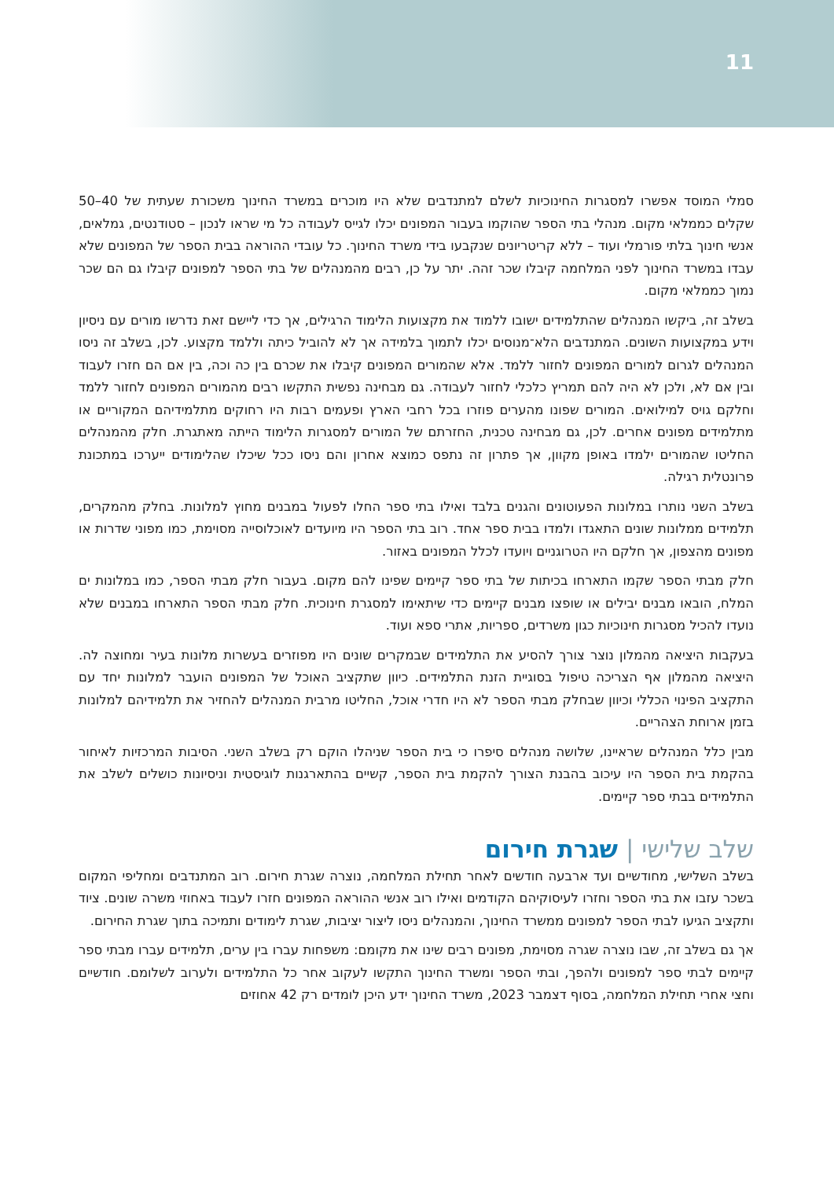11
סמלי המוסד אפשרו למסגרות החינוכיות לשלם למתנדבים שלא היו מוכרים במשרד החינוך משכורת שעתית של 40–50 שקלים כממלאי מקום. מנהלי בתי הספר שהוקמו בעבור המפונים יכלו לגייס לעבודה כל מי שראו לנכון – סטודנטים, גמלאים, אנשי חינוך בלתי פורמלי ועוד – ללא קריטריונים שנקבעו בידי משרד החינוך. כל עובדי ההוראה בבית הספר של המפונים שלא עבדו במשרד החינוך לפני המלחמה קיבלו שכר זהה. יתר על כן, רבים מהמנהלים של בתי הספר למפונים קיבלו גם הם שכר נמוך כממלאי מקום.
בשלב זה, ביקשו המנהלים שהתלמידים ישובו ללמוד את מקצועות הלימוד הרגילים, אך כדי ליישם זאת נדרשו מורים עם ניסיון וידע במקצועות השונים. המתנדבים הלא־מנוסים יכלו לתמוך בלמידה אך לא להוביל כיתה וללמד מקצוע. לכן, בשלב זה ניסו המנהלים לגרום למורים המפונים לחזור ללמד. אלא שהמורים המפונים קיבלו את שכרם בין כה וכה, בין אם הם חזרו לעבוד ובין אם לא, ולכן לא היה להם תמריץ כלכלי לחזור לעבודה. גם מבחינה נפשית התקשו רבים מהמורים המפונים לחזור ללמד וחלקם גויס למילואים. המורים שפונו מהערים פוזרו בכל רחבי הארץ ופעמים רבות היו רחוקים מתלמידיהם המקוריים או מתלמידים מפונים אחרים. לכן, גם מבחינה טכנית, החזרתם של המורים למסגרות הלימוד הייתה מאתגרת. חלק מהמנהלים החליטו שהמורים ילמדו באופן מקוון, אך פתרון זה נתפס כמוצא אחרון והם ניסו ככל שיכלו שהלימודים ייערכו במתכונת פרונטלית רגילה.
בשלב השני נותרו במלונות הפעוטונים והגנים בלבד ואילו בתי ספר החלו לפעול במבנים מחוץ למלונות. בחלק מהמקרים, תלמידים ממלונות שונים התאגדו ולמדו בבית ספר אחד. רוב בתי הספר היו מיועדים לאוכלוסייה מסוימת, כמו מפוני שדרות או מפונים מהצפון, אך חלקם היו הטרוגניים ויועדו לכלל המפונים באזור.
חלק מבתי הספר שקמו התארחו בכיתות של בתי ספר קיימים שפינו להם מקום. בעבור חלק מבתי הספר, כמו במלונות ים המלח, הובאו מבנים יבילים או שופצו מבנים קיימים כדי שיתאימו למסגרת חינוכית. חלק מבתי הספר התארחו במבנים שלא נועדו להכיל מסגרות חינוכיות כגון משרדים, ספריות, אתרי ספא ועוד.
בעקבות היציאה מהמלון נוצר צורך להסיע את התלמידים שבמקרים שונים היו מפוזרים בעשרות מלונות בעיר ומחוצה לה. היציאה מהמלון אף הצריכה טיפול בסוגיית הזנת התלמידים. כיוון שתקציב האוכל של המפונים הועבר למלונות יחד עם התקציב הפינוי הכללי וכיוון שבחלק מבתי הספר לא היו חדרי אוכל, החליטו מרבית המנהלים להחזיר את תלמידיהם למלונות בזמן ארוחת הצהריים.
מבין כלל המנהלים שראיינו, שלושה מנהלים סיפרו כי בית הספר שניהלו הוקם רק בשלב השני. הסיבות המרכזיות לאיחור בהקמת בית הספר היו עיכוב בהבנת הצורך להקמת בית הספר, קשיים בהתארגנות לוגיסטית וניסיונות כושלים לשלב את התלמידים בבתי ספר קיימים.
שלב שלישי | שגרת חירום
בשלב השלישי, מחודשיים ועד ארבעה חודשים לאחר תחילת המלחמה, נוצרה שגרת חירום. רוב המתנדבים ומחליפי המקום בשכר עזבו את בתי הספר וחזרו לעיסוקיהם הקודמים ואילו רוב אנשי ההוראה המפונים חזרו לעבוד באחוזי משרה שונים. ציוד ותקציב הגיעו לבתי הספר למפונים ממשרד החינוך, והמנהלים ניסו ליצור יציבות, שגרת לימודים ותמיכה בתוך שגרת החירום.
אך גם בשלב זה, שבו נוצרה שגרה מסוימת, מפונים רבים שינו את מקומם: משפחות עברו בין ערים, תלמידים עברו מבתי ספר קיימים לבתי ספר למפונים ולהפך, ובתי הספר ומשרד החינוך התקשו לעקוב אחר כל התלמידים ולערוב לשלומם. חודשיים וחצי אחרי תחילת המלחמה, בסוף דצמבר 2023, משרד החינוך ידע היכן לומדים רק 42 אחוזים